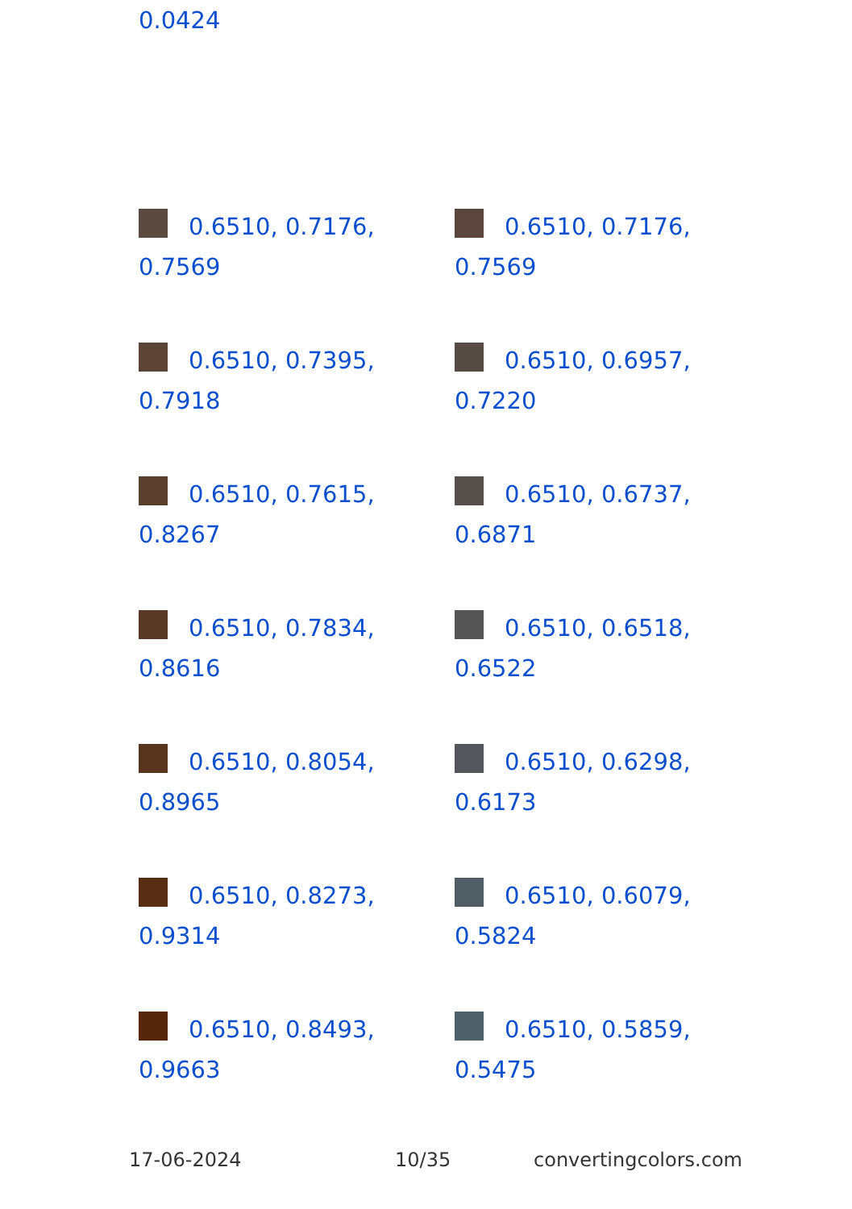0.0424
0.6510, 0.7176,
0.7569
0.6510, 0.7176,
0.7569
0.6510, 0.7395,
0.7918
0.6510, 0.6957,
0.7220
0.6510, 0.7615,
0.8267
0.6510, 0.6737,
0.6871
0.6510, 0.7834,
0.8616
0.6510, 0.6518,
0.6522
0.6510, 0.8054,
0.8965
0.6510, 0.6298,
0.6173
0.6510, 0.8273,
0.9314
0.6510, 0.6079,
0.5824
0.6510, 0.8493,
0.9663
0.6510, 0.5859,
0.5475
17-06-2024 10/35 convertingcolors.com